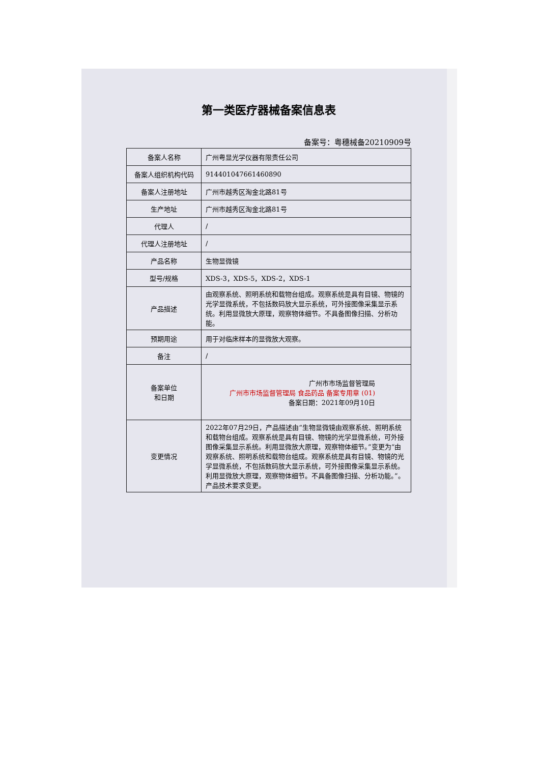第一类医疗器械备案信息表
备案号：粤穗械备20210909号
| 备案人名称 | 广州粤显光学仪器有限责任公司 |
| 备案人组织机构代码 | 914401047661460890 |
| 备案人注册地址 | 广州市越秀区淘金北路81号 |
| 生产地址 | 广州市越秀区淘金北路81号 |
| 代理人 | / |
| 代理人注册地址 | / |
| 产品名称 | 生物显微镜 |
| 型号/规格 | XDS-3，XDS-5，XDS-2，XDS-1 |
| 产品描述 | 由观察系统、照明系统和载物台组成。观察系统是具有目镜、物镜的光学显微系统，不包括数码放大显示系统，可外接图像采集显示系统。利用显微放大原理，观察物体细节。不具备图像扫描、分析功能。 |
| 预期用途 | 用于对临床样本的显微放大观察。 |
| 备注 | / |
| 备案单位 和日期 | 广州市市场监督管理局 广州市市场监督管理局 食品药品 备案专用章 (01) 备案日期：2021年09月10日 |
| 变更情况 | 2022年07月29日，产品描述由“生物显微镜由观察系统、照明系统和载物台组成。观察系统是具有目镜、物镜的光学显微系统，可外接图像采集显示系统。利用显微放大原理，观察物体细节。”变更为“由观察系统、照明系统和载物台组成。观察系统是具有目镜、物镜的光学显微系统，不包括数码放大显示系统，可外接图像采集显示系统。利用显微放大原理，观察物体细节。不具备图像扫描、分析功能。”。 产品技术要求变更。 |